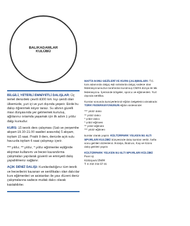BALIKADAMLAR
KULÜBÜ
BİLGİLİ, YETERLİ EMNİYETLİ DALIŞLAR: Üç temel denizdeki çevrili 8300 km. kıyı şeridi olan ülkemizde, yurt içi ve yurt dışında yeşerir. Birde bu dalışı öğrenmek istiyor taraiz. Su altının güzelli mavi dünyasında yer gelmemek kurtuluş, ağlılarınız ortamda yaşamak için ilk adım 1 yıldız dalgı kursudur.
KURS: 15 teorik ders çalışması (Salı ve perşembe akşam 19.30-21.00 saatleri arasında) 5 akşam, toplam 15 saat. Pratik 9 ders, denizde açık sulu havuzda toplam 6 saat çalışmayı içerir.
*** yıldız, ** yıldız, * yıldız eğitmenler eşliğinde ekipman kullanımı ve beceri kazandırma çalışmaları yapılarak güvenli ve emniyetli dalış yapabilmeniz sağlanır.
AÇIK DENİZ DALIŞI: Kurslardadığınız tüm teorik ve becerilerini kazanan ve sertifikaları olan dalıcılar kurs eğitmenleri ve asistanları ile yavı düzeni deniz çalışmalarına sadece mutlak dalıcı olarak katılabilirler.
HAFTA SONU GEZİLERİ VE KURS ÇALIŞMALARI: T.C. tura adamında dalgıç eşli sahalarda dalgıç sadece olan federasyonumuzun tarafından kurulmuş CMAS dünya ile tek federasyonu. İçerisinde bölgeler, sporcu ve eğitmenleri. Yurt dışında sertifika.
Kurslar sonunda kursiyerlerimiz eğitim belgelerini almaktadır. TÜRK FEDERASYONUNUN eğitim sisteminde:
*** yıldız dalıcı
** yıldız dalıcı
* yıldız dalıcı
* yıldız eğitmen
** yıldız eğitmen
*** yıldız eğitmen
kurslar olarak yapılır. KÜLTÜRPARK YELKEN SU ALTI SPORLARI KULÜBÜ bünyesinde dalış kursları verilir, hafta sonu gezileri düzenlenir. Antalya, Bodrum, Kaş ve Kıbrıs dalış gezileri yapılır.
KÜLTÜRPARK YELKEN SU ALTI SPORLARI KÜLÜBÜ
Fuarı içi
Kültürpark İZMİR
T: 0 232 234 57 01